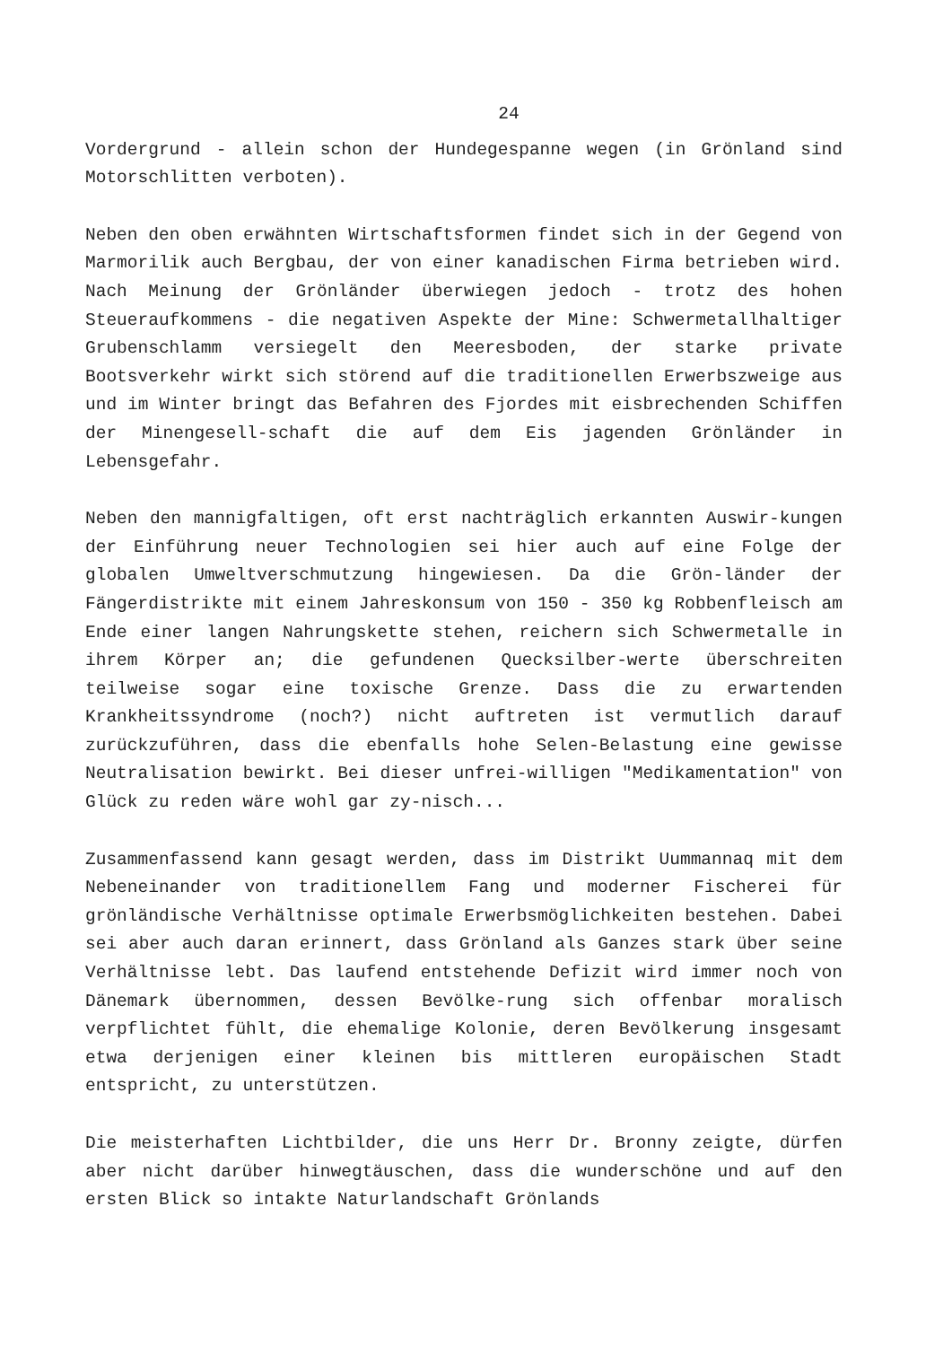24
Vordergrund - allein schon der Hundegespanne wegen (in Grönland sind Motorschlitten verboten).
Neben den oben erwähnten Wirtschaftsformen findet sich in der Gegend von Marmorilik auch Bergbau, der von einer kanadischen Firma betrieben wird. Nach Meinung der Grönländer überwiegen jedoch - trotz des hohen Steueraufkommens - die negativen Aspekte der Mine: Schwermetallhaltiger Grubenschlamm versiegelt den Meeresboden, der starke private Bootsverkehr wirkt sich störend auf die traditionellen Erwerbszweige aus und im Winter bringt das Befahren des Fjordes mit eisbrechenden Schiffen der Minengesell-schaft die auf dem Eis jagenden Grönländer in Lebensgefahr.
Neben den mannigfaltigen, oft erst nachträglich erkannten Auswir-kungen der Einführung neuer Technologien sei hier auch auf eine Folge der globalen Umweltverschmutzung hingewiesen. Da die Grön-länder der Fängerdistrikte mit einem Jahreskonsum von 150 - 350 kg Robbenfleisch am Ende einer langen Nahrungskette stehen, reichern sich Schwermetalle in ihrem Körper an; die gefundenen Quecksilber-werte überschreiten teilweise sogar eine toxische Grenze. Dass die zu erwartenden Krankheitssyndrome (noch?) nicht auftreten ist vermutlich darauf zurückzuführen, dass die ebenfalls hohe Selen-Belastung eine gewisse Neutralisation bewirkt. Bei dieser unfrei-willigen "Medikamentation" von Glück zu reden wäre wohl gar zy-nisch...
Zusammenfassend kann gesagt werden, dass im Distrikt Uummannaq mit dem Nebeneinander von traditionellem Fang und moderner Fischerei für grönländische Verhältnisse optimale Erwerbsmöglichkeiten bestehen. Dabei sei aber auch daran erinnert, dass Grönland als Ganzes stark über seine Verhältnisse lebt. Das laufend entstehende Defizit wird immer noch von Dänemark übernommen, dessen Bevölke-rung sich offenbar moralisch verpflichtet fühlt, die ehemalige Kolonie, deren Bevölkerung insgesamt etwa derjenigen einer kleinen bis mittleren europäischen Stadt entspricht, zu unterstützen.
Die meisterhaften Lichtbilder, die uns Herr Dr. Bronny zeigte, dürfen aber nicht darüber hinwegtäuschen, dass die wunderschöne und auf den ersten Blick so intakte Naturlandschaft Grönlands